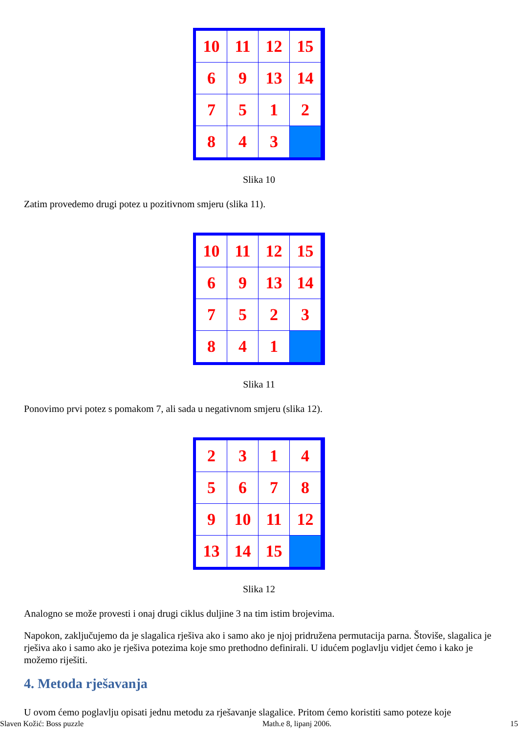| 10 | 11 | 12 | 15 |
| 6 | 9 | 13 | 14 |
| 7 | 5 | 1 | 2 |
| 8 | 4 | 3 | |
Slika 10
Zatim provedemo drugi potez u pozitivnom smjeru (slika 11).
| 10 | 11 | 12 | 15 |
| 6 | 9 | 13 | 14 |
| 7 | 5 | 2 | 3 |
| 8 | 4 | 1 | |
Slika 11
Ponovimo prvi potez s pomakom 7, ali sada u negativnom smjeru (slika 12).
| 2 | 3 | 1 | 4 |
| 5 | 6 | 7 | 8 |
| 9 | 10 | 11 | 12 |
| 13 | 14 | 15 | |
Slika 12
Analogno se može provesti i onaj drugi ciklus duljine 3 na tim istim brojevima.
Napokon, zaključujemo da je slagalica rješiva ako i samo ako je njoj pridružena permutacija parna. Štoviše, slagalica je rješiva ako i samo ako je rješiva potezima koje smo prethodno definirali. U idućem poglavlju vidjet ćemo i kako je možemo riješiti.
4. Metoda rješavanja
U ovom ćemo poglavlju opisati jednu metodu za rješavanje slagalice. Pritom ćemo koristiti samo poteze koje
Slaven Kožić: Boss puzzle Math.e 8, lipanj 2006. 15